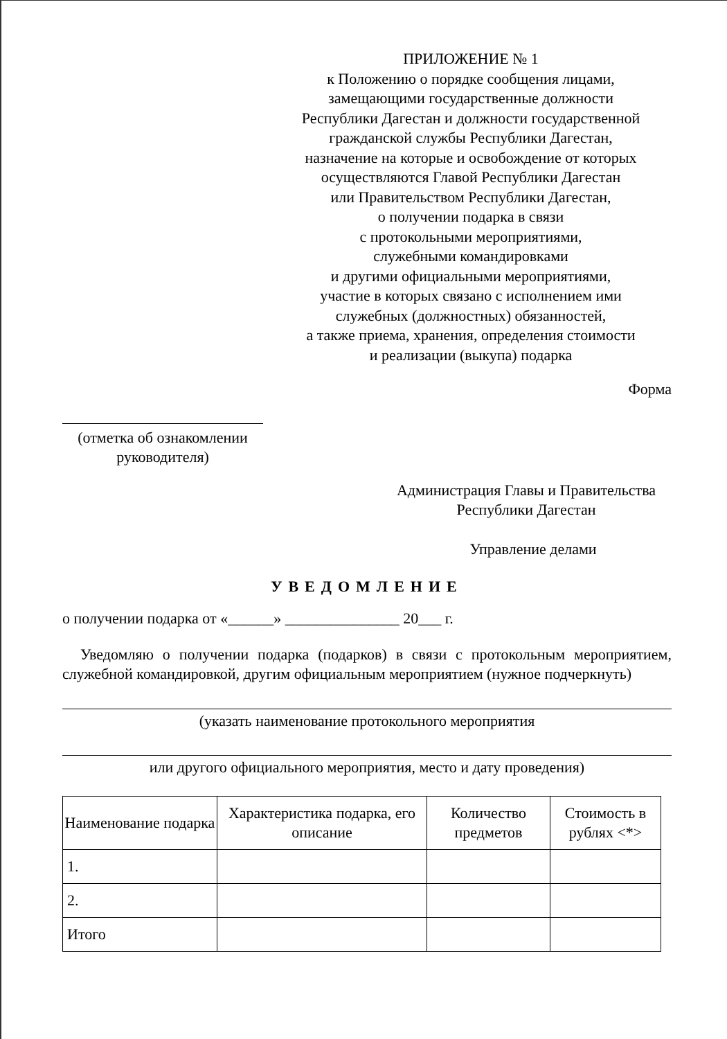ПРИЛОЖЕНИЕ № 1
к Положению о порядке сообщения лицами,
замещающими государственные должности
Республики Дагестан и должности государственной
гражданской службы Республики Дагестан,
назначение на которые и освобождение от которых
осуществляются Главой Республики Дагестан
или Правительством Республики Дагестан,
о получении подарка в связи
с протокольными мероприятиями,
служебными командировками
и другими официальными мероприятиями,
участие в которых связано с исполнением ими
служебных (должностных) обязанностей,
а также приема, хранения, определения стоимости
и реализации (выкупа) подарка
Форма
(отметка об ознакомлении
руководителя)
Администрация Главы и Правительства
Республики Дагестан
Управление делами
УВЕДОМЛЕНИЕ
о получении подарка от «______» _______________ 20___ г.
Уведомляю о получении подарка (подарков) в связи с протокольным мероприятием, служебной командировкой, другим официальным мероприятием (нужное подчеркнуть)
(указать наименование протокольного мероприятия
или другого официального мероприятия, место и дату проведения)
| Наименование подарка | Характеристика подарка, его описание | Количество предметов | Стоимость в рублях <*> |
| --- | --- | --- | --- |
| 1. | | | |
| 2. | | | |
| Итого | | | |